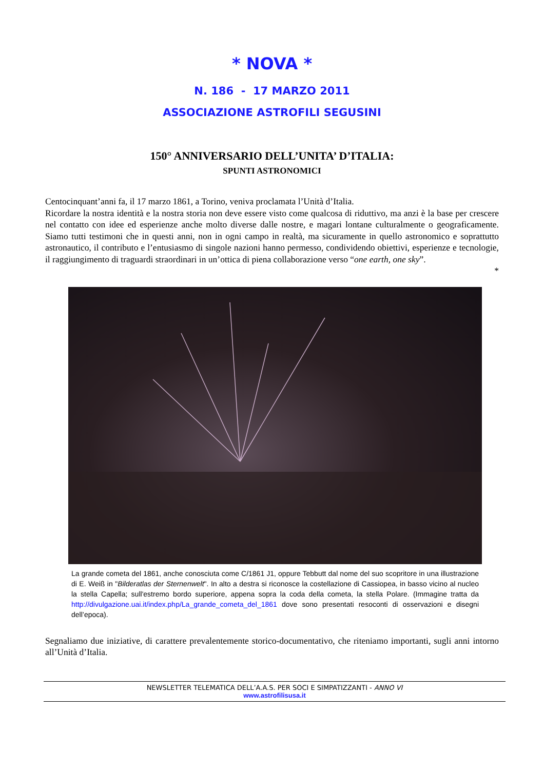* NOVA *
N. 186 - 17 MARZO 2011
ASSOCIAZIONE ASTROFILI SEGUSINI
150° ANNIVERSARIO DELL’UNITA’ D’ITALIA:
SPUNTI ASTRONOMICI
Centocinquant’anni fa, il 17 marzo 1861, a Torino, veniva proclamata l’Unità d’Italia.
Ricordare la nostra identità e la nostra storia non deve essere visto come qualcosa di riduttivo, ma anzi è la base per crescere nel contatto con idee ed esperienze anche molto diverse dalle nostre, e magari lontane culturalmente o geograficamente. Siamo tutti testimoni che in questi anni, non in ogni campo in realtà, ma sicuramente in quello astronomico e soprattutto astronautico, il contributo e l’entusiasmo di singole nazioni hanno permesso, condividendo obiettivi, esperienze e tecnologie, il raggiungimento di traguardi straordinari in un’ottica di piena collaborazione verso “one earth, one sky”.
*
La grande cometa del 1861, anche conosciuta come C/1861 J1, oppure Tebbutt dal nome del suo scopritore in una illustrazione di E. Weiß in "Bilderatlas der Sternenwelt". In alto a destra si riconosce la costellazione di Cassiopea, in basso vicino al nucleo la stella Capella; sull'estremo bordo superiore, appena sopra la coda della cometa, la stella Polare. (Immagine tratta da http://divulgazione.uai.it/index.php/La_grande_cometa_del_1861 dove sono presentati resoconti di osservazioni e disegni dell’epoca).
Segnaliamo due iniziative, di carattere prevalentemente storico-documentativo, che riteniamo importanti, sugli anni intorno all’Unità d’Italia.
NEWSLETTER TELEMATICA DELL’A.A.S. PER SOCI E SIMPATIZZANTI - ANNO VI
www.astrofilisusa.it